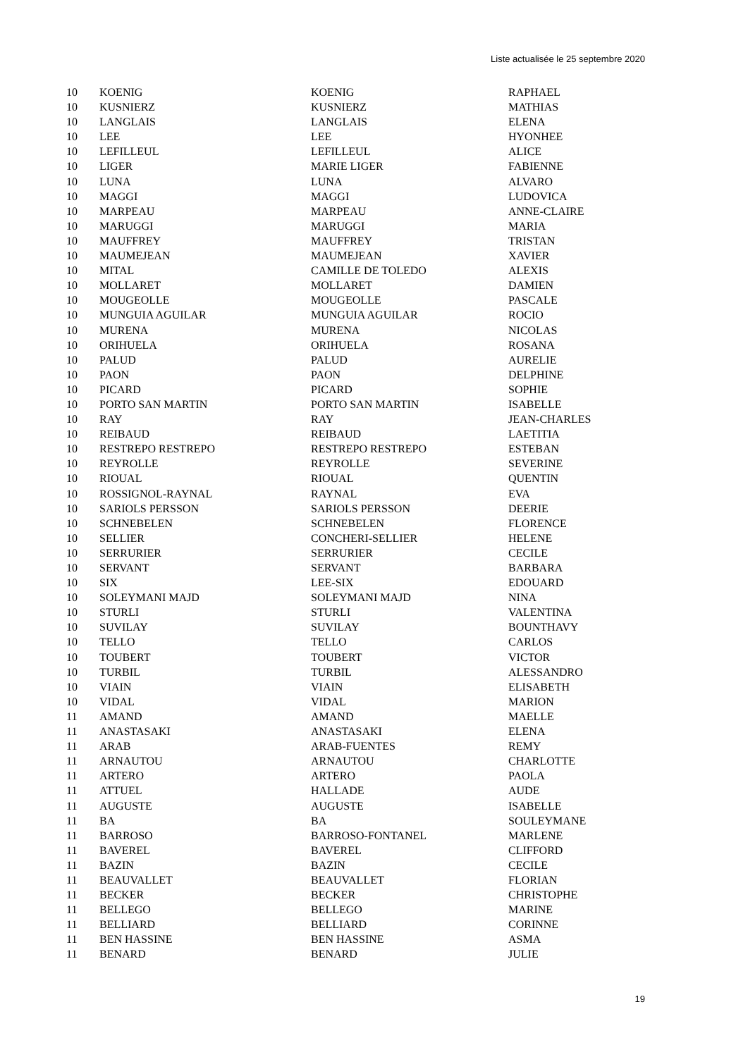Liste actualisée le 25 septembre 2020
| 10 | KOENIG | KOENIG | RAPHAEL |
| 10 | KUSNIERZ | KUSNIERZ | MATHIAS |
| 10 | LANGLAIS | LANGLAIS | ELENA |
| 10 | LEE | LEE | HYONHEE |
| 10 | LEFILLEUL | LEFILLEUL | ALICE |
| 10 | LIGER | MARIE LIGER | FABIENNE |
| 10 | LUNA | LUNA | ALVARO |
| 10 | MAGGI | MAGGI | LUDOVICA |
| 10 | MARPEAU | MARPEAU | ANNE-CLAIRE |
| 10 | MARUGGI | MARUGGI | MARIA |
| 10 | MAUFFREY | MAUFFREY | TRISTAN |
| 10 | MAUMEJEAN | MAUMEJEAN | XAVIER |
| 10 | MITAL | CAMILLE DE TOLEDO | ALEXIS |
| 10 | MOLLARET | MOLLARET | DAMIEN |
| 10 | MOUGEOLLE | MOUGEOLLE | PASCALE |
| 10 | MUNGUIA AGUILAR | MUNGUIA AGUILAR | ROCIO |
| 10 | MURENA | MURENA | NICOLAS |
| 10 | ORIHUELA | ORIHUELA | ROSANA |
| 10 | PALUD | PALUD | AURELIE |
| 10 | PAON | PAON | DELPHINE |
| 10 | PICARD | PICARD | SOPHIE |
| 10 | PORTO SAN MARTIN | PORTO SAN MARTIN | ISABELLE |
| 10 | RAY | RAY | JEAN-CHARLES |
| 10 | REIBAUD | REIBAUD | LAETITIA |
| 10 | RESTREPO RESTREPO | RESTREPO RESTREPO | ESTEBAN |
| 10 | REYROLLE | REYROLLE | SEVERINE |
| 10 | RIOUAL | RIOUAL | QUENTIN |
| 10 | ROSSIGNOL-RAYNAL | RAYNAL | EVA |
| 10 | SARIOLS PERSSON | SARIOLS PERSSON | DEERIE |
| 10 | SCHNEBELEN | SCHNEBELEN | FLORENCE |
| 10 | SELLIER | CONCHERI-SELLIER | HELENE |
| 10 | SERRURIER | SERRURIER | CECILE |
| 10 | SERVANT | SERVANT | BARBARA |
| 10 | SIX | LEE-SIX | EDOUARD |
| 10 | SOLEYMANI MAJD | SOLEYMANI MAJD | NINA |
| 10 | STURLI | STURLI | VALENTINA |
| 10 | SUVILAY | SUVILAY | BOUNTHAVY |
| 10 | TELLO | TELLO | CARLOS |
| 10 | TOUBERT | TOUBERT | VICTOR |
| 10 | TURBIL | TURBIL | ALESSANDRO |
| 10 | VIAIN | VIAIN | ELISABETH |
| 10 | VIDAL | VIDAL | MARION |
| 11 | AMAND | AMAND | MAELLE |
| 11 | ANASTASAKI | ANASTASAKI | ELENA |
| 11 | ARAB | ARAB-FUENTES | REMY |
| 11 | ARNAUTOU | ARNAUTOU | CHARLOTTE |
| 11 | ARTERO | ARTERO | PAOLA |
| 11 | ATTUEL | HALLADE | AUDE |
| 11 | AUGUSTE | AUGUSTE | ISABELLE |
| 11 | BA | BA | SOULEYMANE |
| 11 | BARROSO | BARROSO-FONTANEL | MARLENE |
| 11 | BAVEREL | BAVEREL | CLIFFORD |
| 11 | BAZIN | BAZIN | CECILE |
| 11 | BEAUVALLET | BEAUVALLET | FLORIAN |
| 11 | BECKER | BECKER | CHRISTOPHE |
| 11 | BELLEGO | BELLEGO | MARINE |
| 11 | BELLIARD | BELLIARD | CORINNE |
| 11 | BEN HASSINE | BEN HASSINE | ASMA |
| 11 | BENARD | BENARD | JULIE |
19